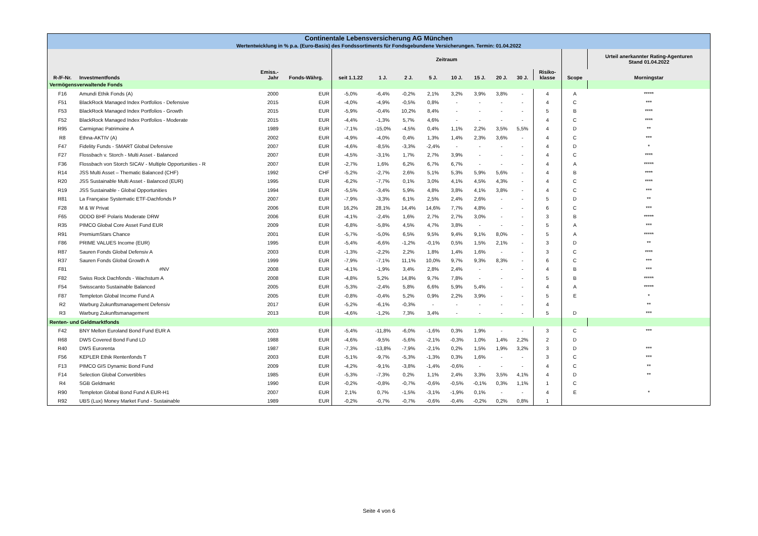| Continentale Lebensversicherung AG München | | | | | | | | | | | | | | |
| Wertentwicklung in % p.a. (Euro-Basis) des Fondssortiments für Fondsgebundene Versicherungen. Termin: 01.04.2022 | | | | | | | | | | | | | | |
| | | | | Zeitraum | | | | | | | | | | Urteil anerkannter Rating-Agenturen Stand 01.04.2022 |
| R-/F-Nr. | Investmentfonds | Emiss.- Jahr | Fonds-Währg. | seit 1.1.22 | 1 J. | 2 J. | 5 J. | 10 J. | 15 J. | 20 J. | 30 J. | Risiko- klasse | Scope | Morningstar |
| Vermögensverwaltende Fonds | | | | | | | | | | | | | | |
| F16 | Amundi Ethik Fonds (A) | 2000 | EUR | -5,0% | -6,4% | -0,2% | 2,1% | 3,2% | 3,9% | 3,8% | - | 4 | A | ***** |
| F51 | BlackRock Managed Index Portfolios - Defensive | 2015 | EUR | -4,0% | -4,9% | -0,5% | 0,8% | - | - | - | - | 4 | C | *** |
| F53 | BlackRock Managed Index Portfolios - Growth | 2015 | EUR | -5,9% | -0,4% | 10,2% | 8,4% | - | - | - | - | 5 | B | **** |
| F52 | BlackRock Managed Index Portfolios - Moderate | 2015 | EUR | -4,4% | -1,3% | 5,7% | 4,6% | - | - | - | - | 4 | C | **** |
| R95 | Carmignac Patrimoine A | 1989 | EUR | -7,1% | -15,0% | -4,5% | 0,4% | 1,1% | 2,2% | 3,5% | 5,5% | 4 | D | ** |
| R8 | Ethna-AKTIV (A) | 2002 | EUR | -4,9% | -4,0% | 0,4% | 1,3% | 1,4% | 2,3% | 3,6% | - | 4 | C | *** |
| F47 | Fidelity Funds - SMART Global Defensive | 2007 | EUR | -4,6% | -8,5% | -3,3% | -2,4% | - | - | - | - | 4 | D | * |
| F27 | Flossbach v. Storch - Multi Asset - Balanced | 2007 | EUR | -4,5% | -3,1% | 1,7% | 2,7% | 3,9% | - | - | - | 4 | C | **** |
| F36 | Flossbach von Storch SICAV - Multiple Opportunities - R | 2007 | EUR | -2,7% | 1,6% | 6,2% | 6,7% | 6,7% | - | - | - | 4 | A | ***** |
| R14 | JSS Multi Asset – Thematic Balanced (CHF) | 1992 | CHF | -5,2% | -2,7% | 2,6% | 5,1% | 5,3% | 5,9% | 5,6% | - | 4 | B | **** |
| R20 | JSS Sustainable Multi Asset - Balanced (EUR) | 1995 | EUR | -6,2% | -7,7% | 0,1% | 3,0% | 4,1% | 4,5% | 4,3% | - | 4 | C | **** |
| R19 | JSS Sustainable - Global Opportunities | 1994 | EUR | -5,5% | -3,4% | 5,9% | 4,8% | 3,8% | 4,1% | 3,8% | - | 4 | C | *** |
| R81 | La Française Systematic ETF-Dachfonds P | 2007 | EUR | -7,9% | -3,3% | 6,1% | 2,5% | 2,4% | 2,6% | - | - | 5 | D | ** |
| F28 | M & W Privat | 2006 | EUR | 16,2% | 28,1% | 14,4% | 14,6% | 7,7% | 4,8% | - | - | 6 | C | *** |
| F65 | ODDO BHF Polaris Moderate DRW | 2006 | EUR | -4,1% | -2,4% | 1,6% | 2,7% | 2,7% | 3,0% | - | - | 3 | B | ***** |
| R35 | PIMCO Global Core Asset Fund EUR | 2009 | EUR | -6,8% | -5,8% | 4,5% | 4,7% | 3,8% | - | - | - | 5 | A | *** |
| R91 | PremiumStars Chance | 2001 | EUR | -5,7% | -5,0% | 6,5% | 9,5% | 9,4% | 9,1% | 8,0% | - | 5 | A | ***** |
| F86 | PRIME VALUES Income (EUR) | 1995 | EUR | -5,4% | -6,6% | -1,2% | -0,1% | 0,5% | 1,5% | 2,1% | - | 3 | D | ** |
| R87 | Sauren Fonds Global Defensiv A | 2003 | EUR | -1,3% | -2,2% | 2,2% | 1,8% | 1,4% | 1,6% | - | - | 3 | C | **** |
| R37 | Sauren Fonds Global Growth A | 1999 | EUR | -7,9% | -7,1% | 11,1% | 10,0% | 9,7% | 9,3% | 8,3% | - | 6 | C | *** |
| F81 | #NV | 2008 | EUR | -4,1% | -1,9% | 3,4% | 2,8% | 2,4% | - | - | - | 4 | B | *** |
| F82 | Swiss Rock Dachfonds - Wachstum A | 2008 | EUR | -4,8% | 5,2% | 14,8% | 9,7% | 7,8% | - | - | - | 5 | B | ***** |
| F54 | Swisscanto Sustainable Balanced | 2005 | EUR | -5,3% | -2,4% | 5,8% | 6,6% | 5,9% | 5,4% | - | - | 4 | A | ***** |
| F87 | Templeton Global Income Fund A | 2005 | EUR | -0,8% | -0,4% | 5,2% | 0,9% | 2,2% | 3,9% | - | - | 5 | E | * |
| R2 | Warburg Zukunftsmanagement Defensiv | 2017 | EUR | -5,2% | -6,1% | -0,3% | - | - | - | - | - | 4 | | ** |
| R3 | Warburg Zukunftsmanagement | 2013 | EUR | -4,6% | -1,2% | 7,3% | 3,4% | - | - | - | - | 5 | D | *** |
| Renten- und Geldmarktfonds | | | | | | | | | | | | | | |
| F42 | BNY Mellon Euroland Bond Fund EUR A | 2003 | EUR | -5,4% | -11,8% | -6,0% | -1,6% | 0,3% | 1,9% | - | - | 3 | C | *** |
| R68 | DWS Covered Bond Fund LD | 1988 | EUR | -4,6% | -9,5% | -5,6% | -2,1% | -0,3% | 1,0% | 1,4% | 2,2% | 2 | D | |
| R40 | DWS Eurorenta | 1987 | EUR | -7,3% | -13,8% | -7,9% | -2,1% | 0,2% | 1,5% | 1,9% | 3,2% | 3 | D | *** |
| F56 | KEPLER Ethik Rentenfonds T | 2003 | EUR | -5,1% | -9,7% | -5,3% | -1,3% | 0,3% | 1,6% | - | - | 3 | C | *** |
| F13 | PIMCO GIS Dynamic Bond Fund | 2009 | EUR | -4,2% | -9,1% | -3,8% | -1,4% | -0,6% | - | - | - | 4 | C | ** |
| F14 | Selection Global Convertibles | 1985 | EUR | -5,3% | -7,3% | 0,2% | 1,1% | 2,4% | 3,3% | 3,5% | 4,1% | 4 | D | ** |
| R4 | SGB Geldmarkt | 1990 | EUR | -0,2% | -0,8% | -0,7% | -0,6% | -0,5% | -0,1% | 0,3% | 1,1% | 1 | C | |
| R90 | Templeton Global Bond Fund A EUR-H1 | 2007 | EUR | 2,1% | 0,7% | -1,5% | -3,1% | -1,9% | 0,1% | - | - | 4 | E | * |
| R92 | UBS (Lux) Money Market Fund - Sustainable | 1989 | EUR | -0,2% | -0,7% | -0,7% | -0,6% | -0,4% | -0,2% | 0,2% | 0,8% | 1 | | |
Seite 4 von 6